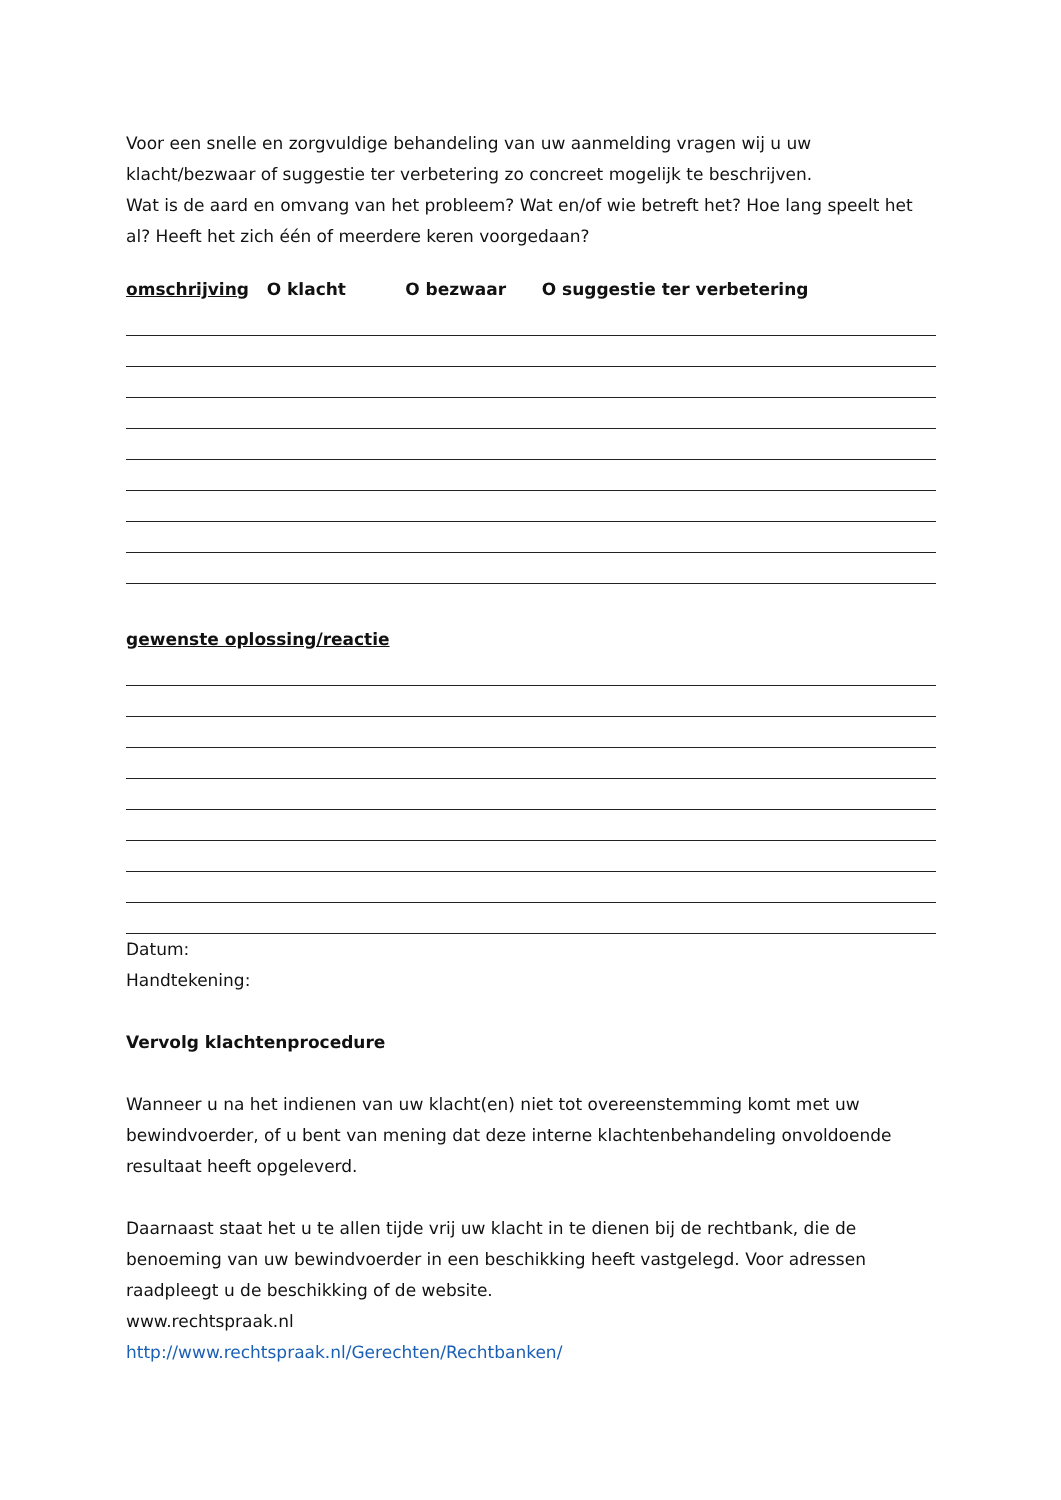Voor een snelle en zorgvuldige behandeling van uw aanmelding vragen wij u uw klacht/bezwaar of suggestie ter verbetering zo concreet mogelijk te beschrijven.
Wat is de aard en omvang van het probleem? Wat en/of wie betreft het? Hoe lang speelt het al? Heeft het zich één of meerdere keren voorgedaan?
omschrijving O klacht O bezwaar O suggestie ter verbetering
gewenste oplossing/reactie
Datum:
Handtekening:
Vervolg klachtenprocedure
Wanneer u na het indienen van uw klacht(en) niet tot overeenstemming komt met uw bewindvoerder, of u bent van mening dat deze interne klachtenbehandeling onvoldoende resultaat heeft opgeleverd.
Daarnaast staat het u te allen tijde vrij uw klacht in te dienen bij de rechtbank, die de benoeming van uw bewindvoerder in een beschikking heeft vastgelegd. Voor adressen raadpleegt u de beschikking of de website.
www.rechtspraak.nl
http://www.rechtspraak.nl/Gerechten/Rechtbanken/